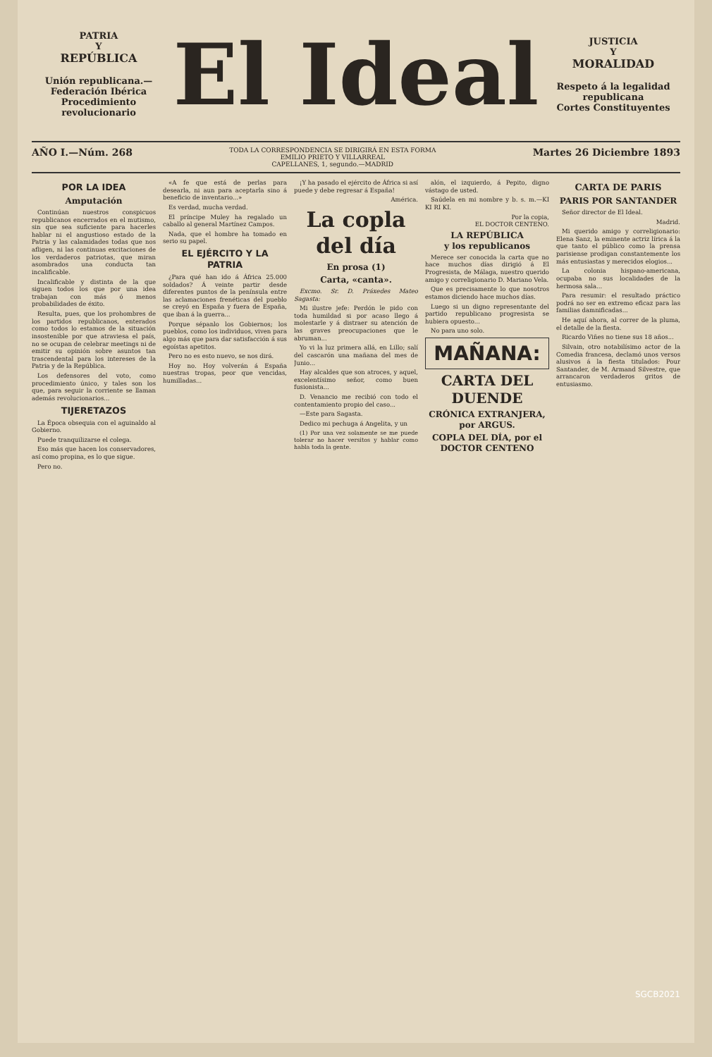PATRIA
Y
REPÚBLICA
Unión republicana.—Federación Ibérica
Procedimiento revolucionario
El Ideal
JUSTICIA
Y
MORALIDAD
Respeto á la legalidad republicana
Cortes Constituyentes
AÑO I.—Núm. 268 TODA LA CORRESPONDENCIA SE DIRIGIRÁ EN ESTA FORMA
EMILIO PRIETO Y VILLARREAL
CAPELLANES, 1, segundo.—MADRID Martes 26 Diciembre 1893
POR LA IDEA
Amputación
Continúan nuestros conspicuos republicanos encerrados en el mutismo, sin que sea suficiente para hacerles hablar ni el angustioso estado de la Patria y las calamidades todas que nos afligen, ni las continuas excitaciones de los verdaderos patriotas, que miran asombrados una conducta tan incalificable.
Incalificable y distinta de la que siguen todos los que por una idea trabajan con más ó menos probabilidades de éxito.
Resulta, pues, que los prohombres de los partidos republicanos, enterados como todos lo estamos de la situación insostenible por que atraviesa el país, no se ocupan de celebrar meetings ni de emitir su opinión sobre asuntos tan trascendental para los intereses de la Patria y de la República.
Los defensores del voto, como procedimiento único, y tales son los que, para seguir la corriente se llaman además revolucionarios...
TIJERETAZOS
La Época obsequia con el aguinaldo al Gobierno.
Puede tranquilizarse el colega.
Eso más que hacen los conservadores, así como propina, es lo que sigue.
Pero no.
«A fe que está de perlas para desearla, ni aun para aceptarla sino á beneficio de inventario...»
Es verdad, mucha verdad.
El príncipe Muley ha regalado un caballo al general Martínez Campos.
Nada, que el hombre ha tomado en serio su papel.
EL EJÉRCITO Y LA PATRIA
¿Para qué han ido á África 25.000 soldados? Á veinte partir desde diferentes puntos de la península entre las aclamaciones frenéticas del pueblo se creyó en España y fuera de España, que iban á la guerra...
Porque sépanlo los Gobiernos; los pueblos, como los individuos, viven para algo más que para dar satisfacción á sus egoístas apetitos.
Pero no es esto nuevo, se nos dirá.
Hoy no. Hoy volverán á España nuestras tropas, peor que vencidas, humilladas...
¡Y ha pasado el ejército de África si así puede y debe regresar á España!
América.
La copla del día
En prosa (1)
Carta, «canta».
Excmo. Sr. D. Práxedes Mateo Sagasta:
Mi ilustre jefe: Perdón le pido con toda humildad si por acaso llego á molestarle y á distraer su atención de las graves preocupaciones que le abruman...
Yo vi la luz primera allá, en Lillo; salí del cascarón una mañana del mes de Junio...
Hay alcaldes que son atroces, y aquel, excelentísimo señor, como buen fusionista...
D. Venancio me recibió con todo el contentamiento propio del caso...
—Este para Sagasta.
Dedico mi pechuga á Angelita, y un
(1) Por una vez solamente se me puede tolerar no hacer versitos y hablar como habla toda la gente.
alón, el izquierdo, á Pepito, digno vástago de usted.
Saúdela en mi nombre y b. s. m.—KI KI RI KI.
Por la copia,
EL DOCTOR CENTENO.
LA REPÚBLICA
y los republicanos
Merece ser conocida la carta que no hace muchos días dirigió á El Progresista, de Málaga, nuestro querido amigo y correligionario D. Mariano Vela.
Que es precisamente lo que nosotros estamos diciendo hace muchos días.
Luego si un digno representante del partido republicano progresista se hubiera opuesto...
No para uno solo.
MAÑANA:
CARTA DEL DUENDE
CRÓNICA EXTRANJERA, por ARGUS.
COPLA DEL DÍA, por el DOCTOR CENTENO
CARTA DE PARIS
PARIS POR SANTANDER
Señor director de El Ideal.
Madrid.
Mi querido amigo y correligionario: Elena Sanz, la eminente actriz lírica á la que tanto el público como la prensa parisiense prodigan constantemente los más entusiastas y merecidos elogios...
La colonia hispano-americana, ocupaba no sus localidades de la hermosa sala...
Para resumir: el resultado práctico podrá no ser en extremo eficaz para las familias damnificadas...
He aquí ahora, al correr de la pluma, el detalle de la fiesta.
Ricardo Viñes no tiene sus 18 años...
Silvain, otro notabilísimo actor de la Comedia francesa, declamó unos versos alusivos á la fiesta titulados: Pour Santander, de M. Armand Silvestre, que arrancaron verdaderos gritos de entusiasmo.
SGCB2021